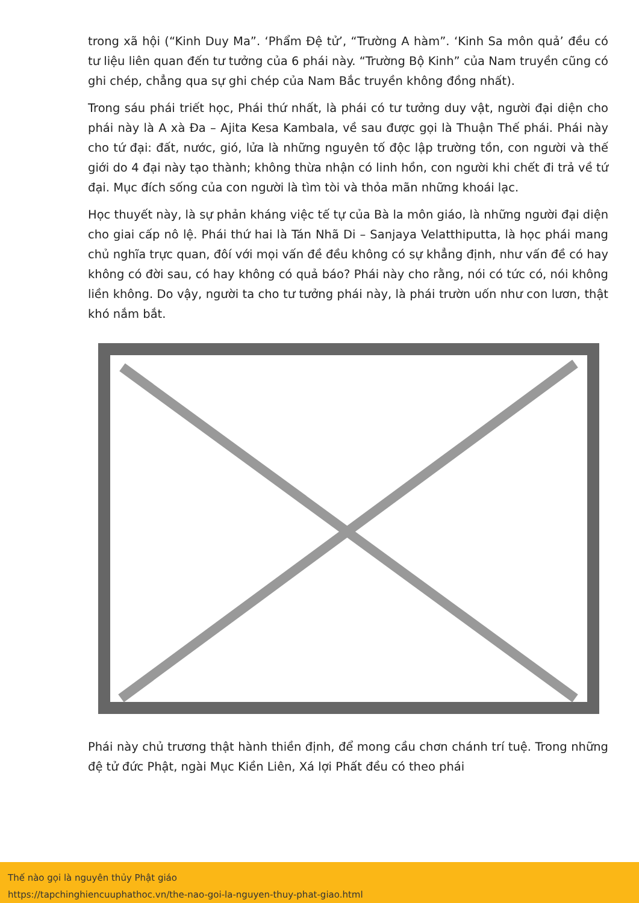trong xã hội (“Kinh Duy Ma”. ‘Phẩm Đệ tử’, “Trường A hàm”. ‘Kinh Sa môn quả’ đều có tư liệu liên quan đến tư tưởng của 6 phái này. “Trường Bộ Kinh” của Nam truyền cũng có ghi chép, chẳng qua sự ghi chép của Nam Bắc truyền không đồng nhất).
Trong sáu phái triết học, Phái thứ nhất, là phái có tư tưởng duy vật, người đại diện cho phái này là A xà Đa – Ajita Kesa Kambala, về sau được gọi là Thuận Thế phái. Phái này cho tứ đại: đất, nước, gió, lửa là những nguyên tố độc lập trường tồn, con người và thế giới do 4 đại này tạo thành; không thừa nhận có linh hồn, con người khi chết đi trả về tứ đại. Mục đích sống của con người là tìm tòi và thỏa mãn những khoái lạc.
Học thuyết này, là sự phản kháng việc tế tự của Bà la môn giáo, là những người đại diện cho giai cấp nô lệ. Phái thứ hai là Tán Nhã Di – Sanjaya Velatthiputta, là học phái mang chủ nghĩa trực quan, đôí với mọi vấn đề đều không có sự khẳng định, như vấn đề có hay không có đời sau, có hay không có quả báo? Phái này cho rằng, nói có tức có, nói không liền không. Do vậy, người ta cho tư tưởng phái này, là phái trườn uốn như con lươn, thật khó nắm bắt.
Phái này chủ trương thật hành thiền định, để mong cầu chơn chánh trí tuệ. Trong những đệ tử đức Phật, ngài Mục Kiền Liên, Xá lợi Phất đều có theo phái
Thế nào gọi là nguyên thủy Phật giáo
https://tapchinghiencuuphathoc.vn/the-nao-goi-la-nguyen-thuy-phat-giao.html